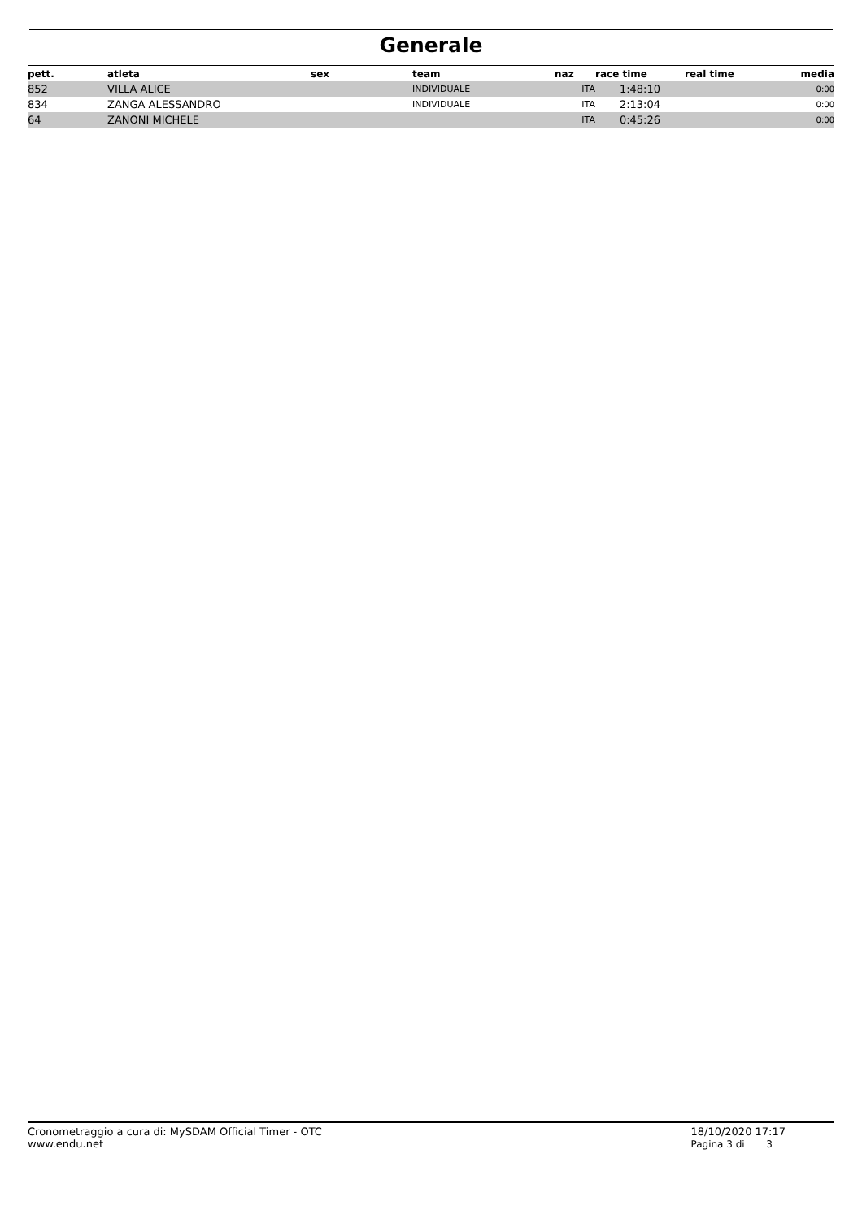Generale
| pett. | atleta | sex | team | naz | race time | real time | media |
| --- | --- | --- | --- | --- | --- | --- | --- |
| 852 | VILLA ALICE | | INDIVIDUALE | ITA | 1:48:10 | | 0:00 |
| 834 | ZANGA ALESSANDRO | | INDIVIDUALE | ITA | 2:13:04 | | 0:00 |
| 64 | ZANONI MICHELE | | | ITA | 0:45:26 | | 0:00 |
Cronometraggio a cura di: MySDAM Official Timer - OTC
www.endu.net
18/10/2020 17:17
Pagina 3 di 3